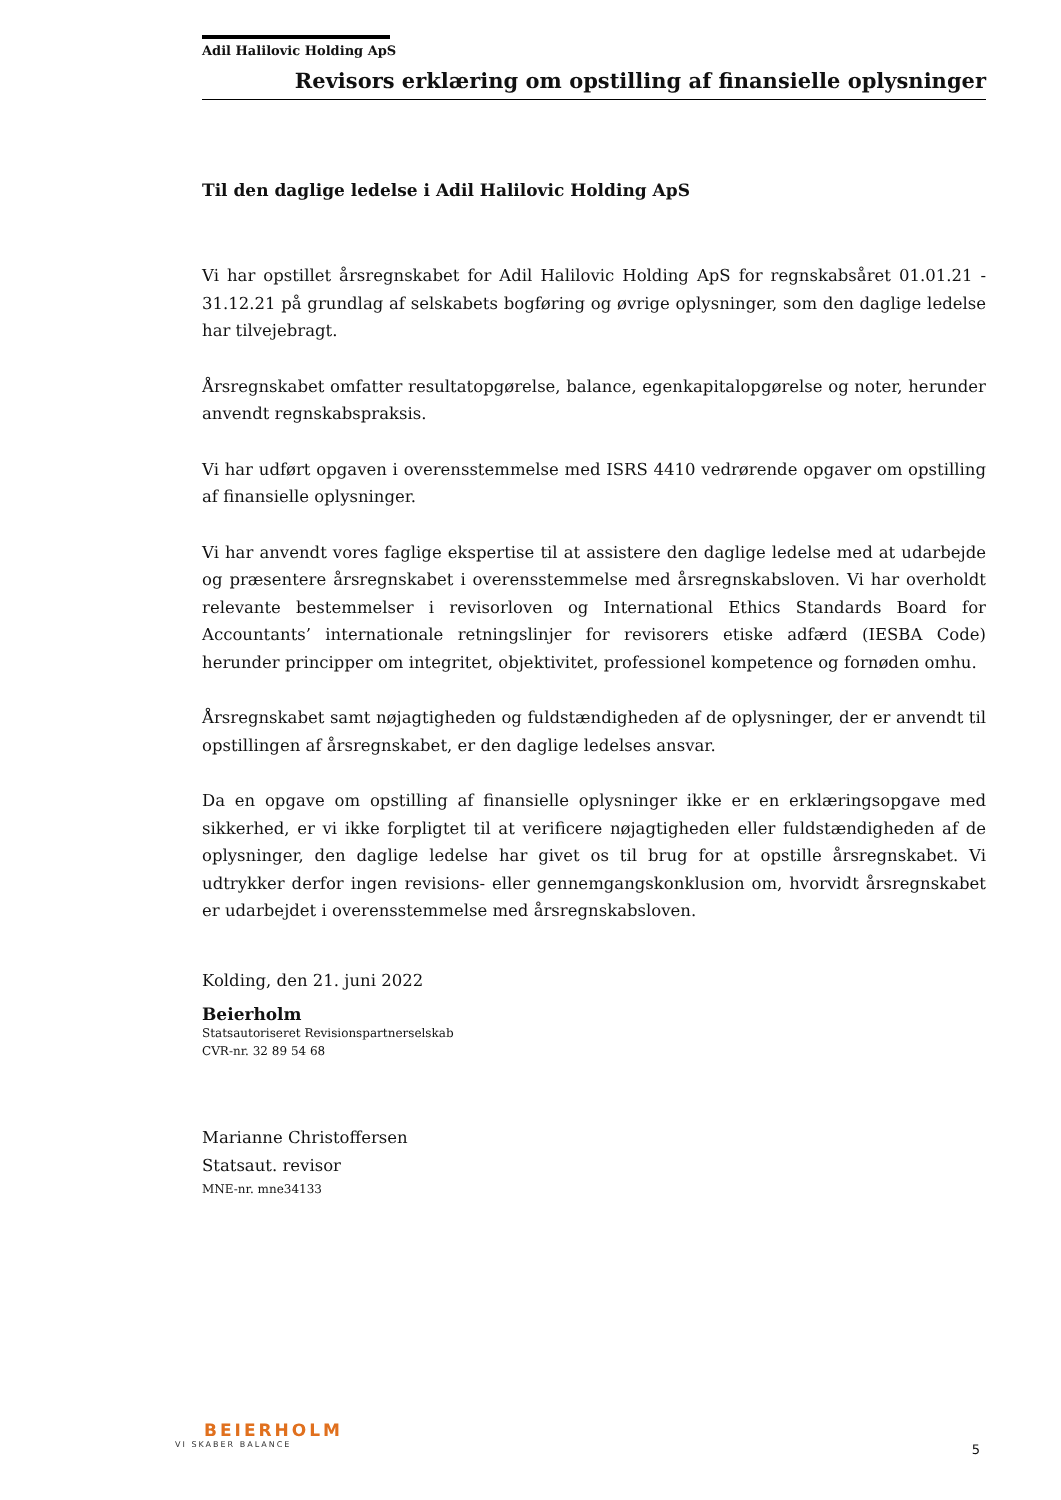Adil Halilovic Holding ApS
Revisors erklæring om opstilling af finansielle oplysninger
Til den daglige ledelse i Adil Halilovic Holding ApS
Vi har opstillet årsregnskabet for Adil Halilovic Holding ApS for regnskabsåret 01.01.21 - 31.12.21 på grundlag af selskabets bogføring og øvrige oplysninger, som den daglige ledelse har tilvejebragt.
Årsregnskabet omfatter resultatopgørelse, balance, egenkapitalopgørelse og noter, herunder anvendt regnskabspraksis.
Vi har udført opgaven i overensstemmelse med ISRS 4410 vedrørende opgaver om opstilling af finansielle oplysninger.
Vi har anvendt vores faglige ekspertise til at assistere den daglige ledelse med at udarbejde og præsentere årsregnskabet i overensstemmelse med årsregnskabsloven. Vi har overholdt relevante bestemmelser i revisorloven og International Ethics Standards Board for Accountants’ internationale retningslinjer for revisorers etiske adfærd (IESBA Code) herunder principper om integritet, objektivitet, professionel kompetence og fornøden omhu.
Årsregnskabet samt nøjagtigheden og fuldstændigheden af de oplysninger, der er anvendt til opstillingen af årsregnskabet, er den daglige ledelses ansvar.
Da en opgave om opstilling af finansielle oplysninger ikke er en erklæringsopgave med sikkerhed, er vi ikke forpligtet til at verificere nøjagtigheden eller fuldstændigheden af de oplysninger, den daglige ledelse har givet os til brug for at opstille årsregnskabet. Vi udtrykker derfor ingen revisions- eller gennemgangskonklusion om, hvorvidt årsregnskabet er udarbejdet i overensstemmelse med årsregnskabsloven.
Kolding, den 21. juni 2022
Beierholm
Statsautoriseret Revisionspartnerselskab
CVR-nr. 32 89 54 68
Marianne Christoffersen
Statsaut. revisor
MNE-nr. mne34133
BEIERHOLM
VI SKABER BALANCE
5